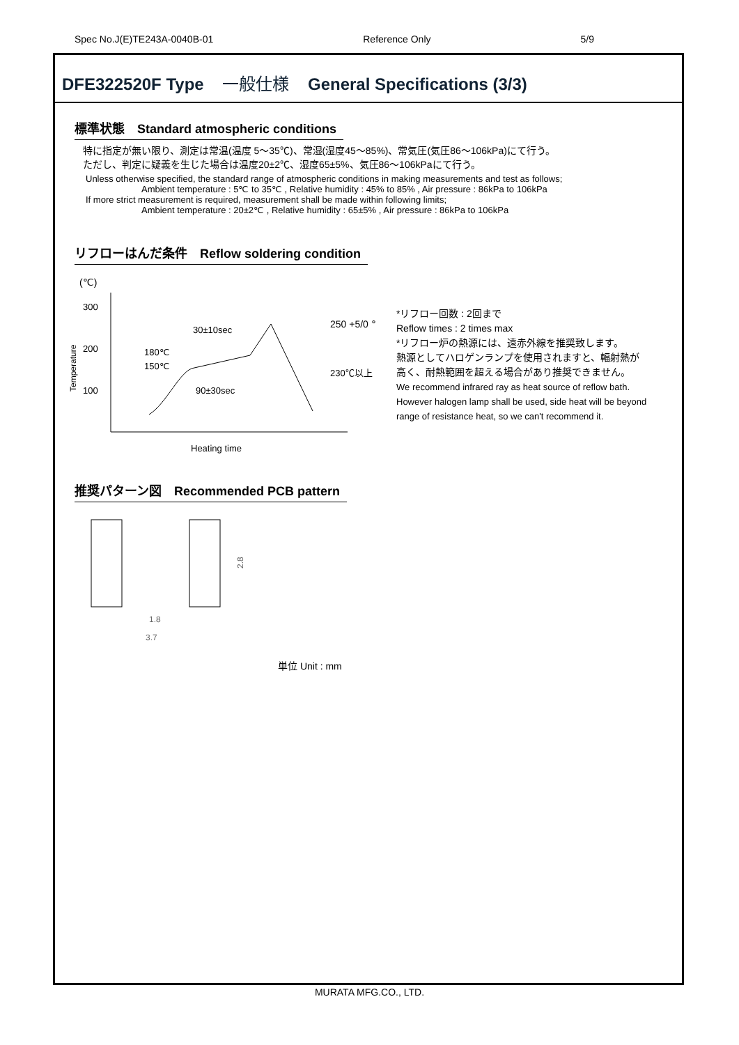Spec No.J(E)TE243A-0040B-01 Reference Only 5/9
DFE322520F Type 一般仕様 General Specifications (3/3)
標準状態　Standard atmospheric conditions
特に指定が無い限り、測定は常温(温度 5～35℃)、常湿(湿度45～85%)、常気圧(気圧86～106kPa)にて行う。
ただし、判定に疑義を生じた場合は温度20±2℃、湿度65±5%、気圧86～106kPaにて行う。
Unless otherwise specified, the standard range of atmospheric conditions in making measurements and test as follows;
Ambient temperature : 5℃ to 35℃ , Relative humidity : 45% to 85% , Air pressure : 86kPa to 106kPa
If more strict measurement is required, measurement shall be made within following limits;
Ambient temperature : 20±2℃ , Relative humidity : 65±5% , Air pressure : 86kPa to 106kPa
リフローはんだ条件　Reflow soldering condition
(℃)
Temperature
300
200
100
30±10sec
90±30sec
180℃
150℃
250 +5/0 ℃
230℃以上
Heating time
*リフロー回数 : 2回まで
Reflow times : 2 times max
*リフロー炉の熱源には、遠赤外線を推奨致します。
熱源としてハロゲンランプを使用されますと、輻射熱が
高く、耐熱範囲を超える場合があり推奨できません。
We recommend infrared ray as heat source of reflow bath.
However halogen lamp shall be used, side heat will be beyond
range of resistance heat, so we can't recommend it.
推奨パターン図　Recommended PCB pattern
1.8
3.7
2.8
単位 Unit : mm
MURATA MFG.CO., LTD.